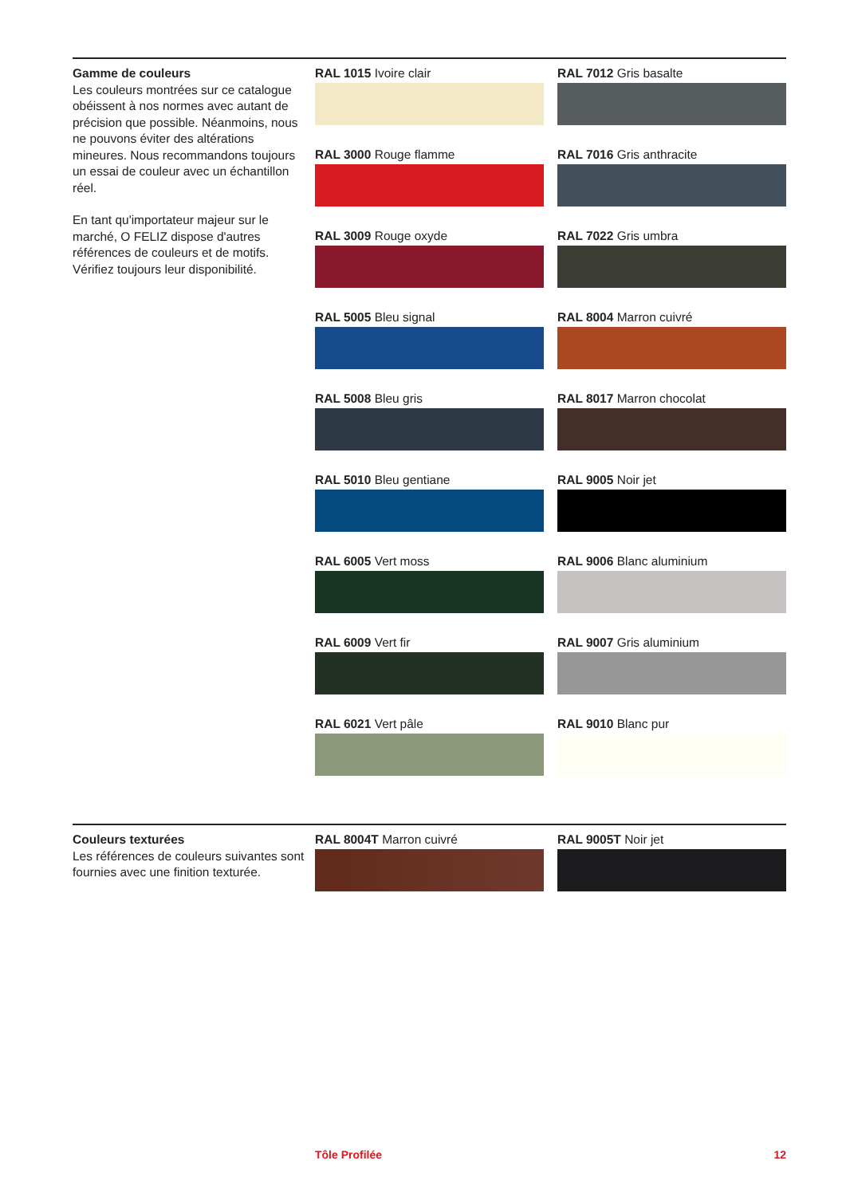Gamme de couleurs
Les couleurs montrées sur ce catalogue obéissent à nos normes avec autant de précision que possible. Néanmoins, nous ne pouvons éviter des altérations mineures. Nous recommandons toujours un essai de couleur avec un échantillon réel.
En tant qu'importateur majeur sur le marché, O FELIZ dispose d'autres références de couleurs et de motifs. Vérifiez toujours leur disponibilité.
RAL 1015 Ivoire clair
RAL 7012 Gris basalte
RAL 3000 Rouge flamme
RAL 7016 Gris anthracite
RAL 3009 Rouge oxyde
RAL 7022 Gris umbra
RAL 5005 Bleu signal
RAL 8004 Marron cuivré
RAL 5008 Bleu gris
RAL 8017 Marron chocolat
RAL 5010 Bleu gentiane
RAL 9005 Noir jet
RAL 6005 Vert moss
RAL 9006 Blanc aluminium
RAL 6009 Vert fir
RAL 9007 Gris aluminium
RAL 6021 Vert pâle
RAL 9010 Blanc pur
Couleurs texturées
Les références de couleurs suivantes sont fournies avec une finition texturée.
RAL 8004T Marron cuivré
RAL 9005T Noir jet
Tôle Profilée 12